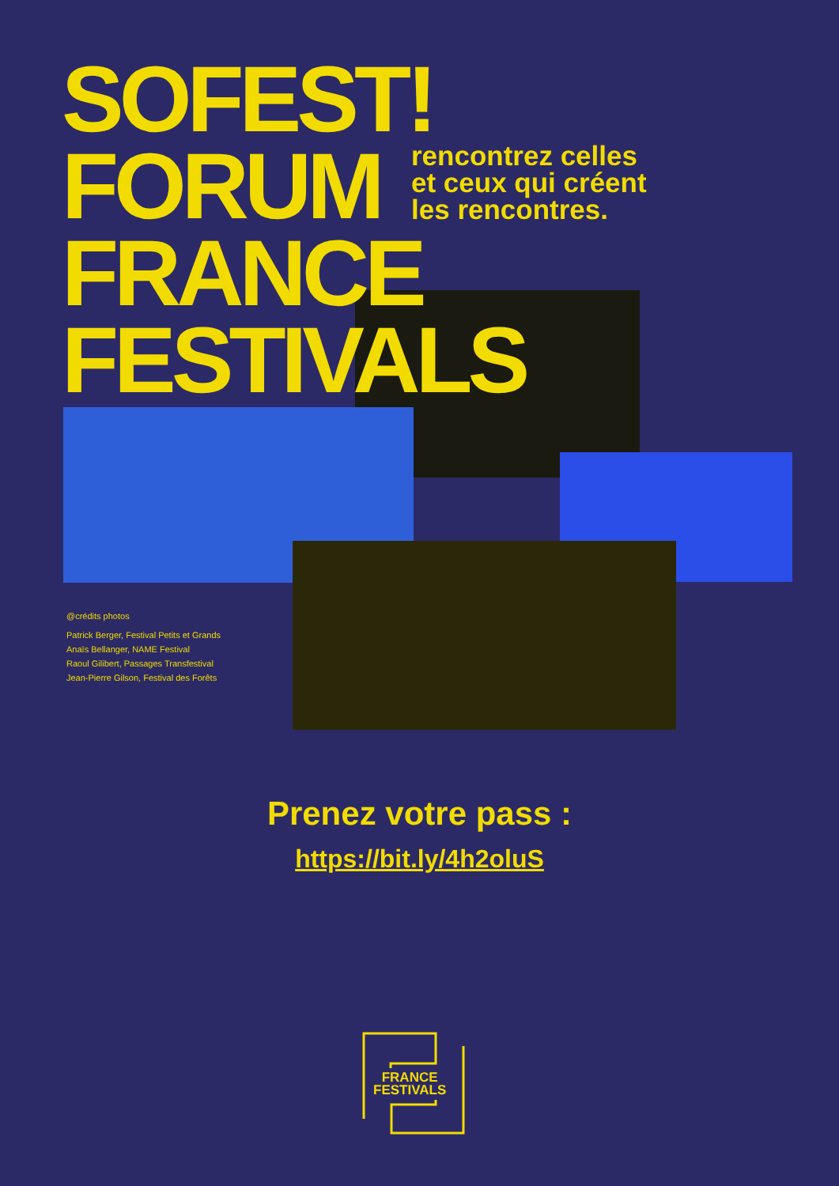SOFEST!
FORUM
FRANCE
FESTIVALS
rencontrez celles
et ceux qui créent
les rencontres.
@crédits photos
Patrick Berger, Festival Petits et Grands
Anaïs Bellanger, NAME Festival
Raoul Gilibert, Passages Transfestival
Jean-Pierre Gilson, Festival des Forêts
Prenez votre pass :
https://bit.ly/4h2oluS
FRANCE
FESTIVALS